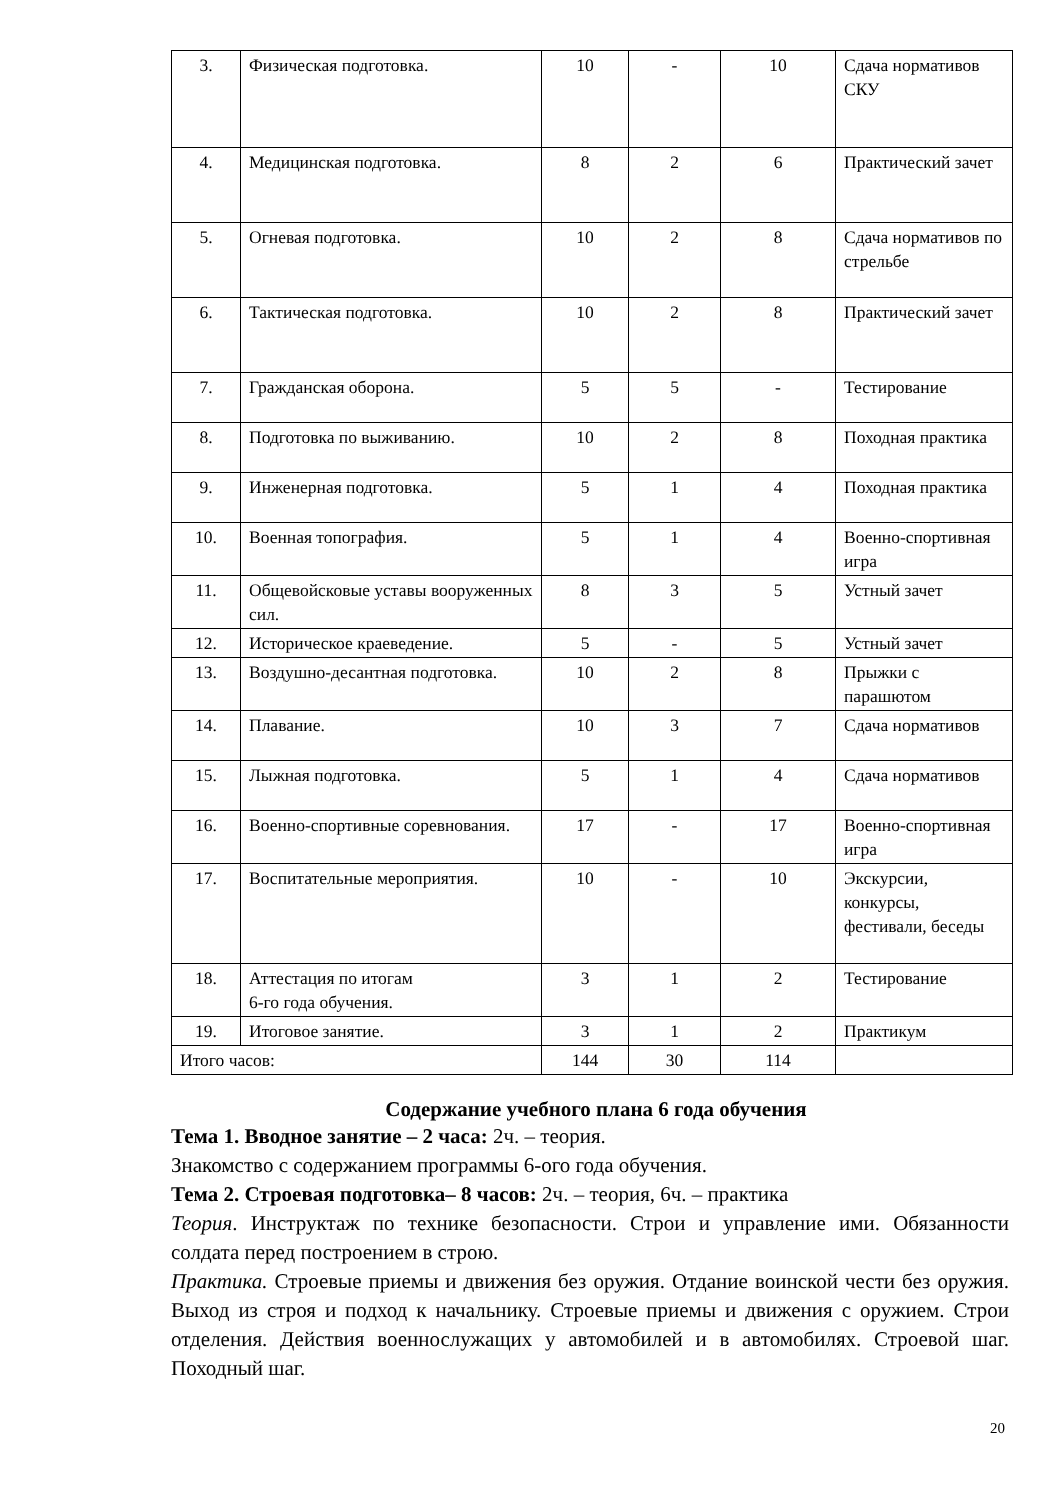| 3. | Физическая подготовка. | 10 | - | 10 | Сдача нормативов СКУ |
| 4. | Медицинская подготовка. | 8 | 2 | 6 | Практический зачет |
| 5. | Огневая подготовка. | 10 | 2 | 8 | Сдача нормативов по стрельбе |
| 6. | Тактическая подготовка. | 10 | 2 | 8 | Практический зачет |
| 7. | Гражданская оборона. | 5 | 5 | - | Тестирование |
| 8. | Подготовка по выживанию. | 10 | 2 | 8 | Походная практика |
| 9. | Инженерная подготовка. | 5 | 1 | 4 | Походная практика |
| 10. | Военная топография. | 5 | 1 | 4 | Военно-спортивная игра |
| 11. | Общевойсковые уставы вооруженных сил. | 8 | 3 | 5 | Устный зачет |
| 12. | Историческое краеведение. | 5 | - | 5 | Устный зачет |
| 13. | Воздушно-десантная подготовка. | 10 | 2 | 8 | Прыжки с парашютом |
| 14. | Плавание. | 10 | 3 | 7 | Сдача нормативов |
| 15. | Лыжная подготовка. | 5 | 1 | 4 | Сдача нормативов |
| 16. | Военно-спортивные соревнования. | 17 | - | 17 | Военно-спортивная игра |
| 17. | Воспитательные мероприятия. | 10 | - | 10 | Экскурсии, конкурсы, фестивали, беседы |
| 18. | Аттестация по итогам 6-го года обучения. | 3 | 1 | 2 | Тестирование |
| 19. | Итоговое занятие. | 3 | 1 | 2 | Практикум |
| Итого часов: | | 144 | 30 | 114 | |
Содержание учебного плана 6 года обучения
Тема 1. Вводное занятие – 2 часа: 2ч. – теория.
Знакомство с содержанием программы 6-ого года обучения.
Тема 2. Строевая подготовка– 8 часов: 2ч. – теория, 6ч. – практика
Теория. Инструктаж по технике безопасности. Строи и управление ими. Обязанности солдата перед построением в строю.
Практика. Строевые приемы и движения без оружия. Отдание воинской чести без оружия. Выход из строя и подход к начальнику. Строевые приемы и движения с оружием. Строи отделения. Действия военнослужащих у автомобилей и в автомобилях. Строевой шаг. Походный шаг.
20